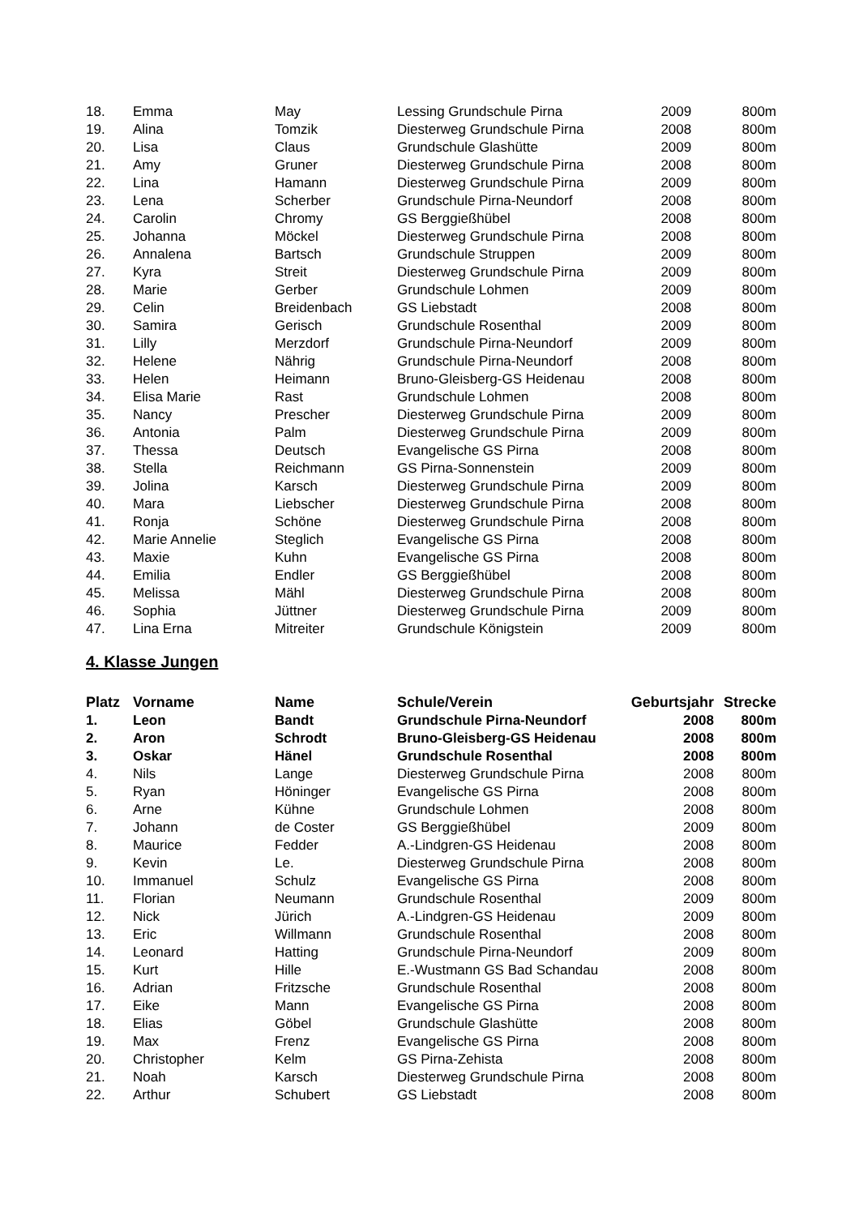| 18. | Emma | May | Lessing Grundschule Pirna | 2009 | 800m |
| 19. | Alina | Tomzik | Diesterweg Grundschule Pirna | 2008 | 800m |
| 20. | Lisa | Claus | Grundschule Glashütte | 2009 | 800m |
| 21. | Amy | Gruner | Diesterweg Grundschule Pirna | 2008 | 800m |
| 22. | Lina | Hamann | Diesterweg Grundschule Pirna | 2009 | 800m |
| 23. | Lena | Scherber | Grundschule Pirna-Neundorf | 2008 | 800m |
| 24. | Carolin | Chromy | GS Berggießhübel | 2008 | 800m |
| 25. | Johanna | Möckel | Diesterweg Grundschule Pirna | 2008 | 800m |
| 26. | Annalena | Bartsch | Grundschule Struppen | 2009 | 800m |
| 27. | Kyra | Streit | Diesterweg Grundschule Pirna | 2009 | 800m |
| 28. | Marie | Gerber | Grundschule Lohmen | 2009 | 800m |
| 29. | Celin | Breidenbach | GS Liebstadt | 2008 | 800m |
| 30. | Samira | Gerisch | Grundschule Rosenthal | 2009 | 800m |
| 31. | Lilly | Merzdorf | Grundschule Pirna-Neundorf | 2009 | 800m |
| 32. | Helene | Nährig | Grundschule Pirna-Neundorf | 2008 | 800m |
| 33. | Helen | Heimann | Bruno-Gleisberg-GS Heidenau | 2008 | 800m |
| 34. | Elisa Marie | Rast | Grundschule Lohmen | 2008 | 800m |
| 35. | Nancy | Prescher | Diesterweg Grundschule Pirna | 2009 | 800m |
| 36. | Antonia | Palm | Diesterweg Grundschule Pirna | 2009 | 800m |
| 37. | Thessa | Deutsch | Evangelische GS Pirna | 2008 | 800m |
| 38. | Stella | Reichmann | GS Pirna-Sonnenstein | 2009 | 800m |
| 39. | Jolina | Karsch | Diesterweg Grundschule Pirna | 2009 | 800m |
| 40. | Mara | Liebscher | Diesterweg Grundschule Pirna | 2008 | 800m |
| 41. | Ronja | Schöne | Diesterweg Grundschule Pirna | 2008 | 800m |
| 42. | Marie Annelie | Steglich | Evangelische GS Pirna | 2008 | 800m |
| 43. | Maxie | Kuhn | Evangelische GS Pirna | 2008 | 800m |
| 44. | Emilia | Endler | GS Berggießhübel | 2008 | 800m |
| 45. | Melissa | Mähl | Diesterweg Grundschule Pirna | 2008 | 800m |
| 46. | Sophia | Jüttner | Diesterweg Grundschule Pirna | 2009 | 800m |
| 47. | Lina Erna | Mitreiter | Grundschule Königstein | 2009 | 800m |
4. Klasse Jungen
| Platz | Vorname | Name | Schule/Verein | Geburtsjahr | Strecke |
| --- | --- | --- | --- | --- | --- |
| 1. | Leon | Bandt | Grundschule Pirna-Neundorf | 2008 | 800m |
| 2. | Aron | Schrodt | Bruno-Gleisberg-GS Heidenau | 2008 | 800m |
| 3. | Oskar | Hänel | Grundschule Rosenthal | 2008 | 800m |
| 4. | Nils | Lange | Diesterweg Grundschule Pirna | 2008 | 800m |
| 5. | Ryan | Höninger | Evangelische GS Pirna | 2008 | 800m |
| 6. | Arne | Kühne | Grundschule Lohmen | 2008 | 800m |
| 7. | Johann | de Coster | GS Berggießhübel | 2009 | 800m |
| 8. | Maurice | Fedder | A.-Lindgren-GS Heidenau | 2008 | 800m |
| 9. | Kevin | Le. | Diesterweg Grundschule Pirna | 2008 | 800m |
| 10. | Immanuel | Schulz | Evangelische GS Pirna | 2008 | 800m |
| 11. | Florian | Neumann | Grundschule Rosenthal | 2009 | 800m |
| 12. | Nick | Jürich | A.-Lindgren-GS Heidenau | 2009 | 800m |
| 13. | Eric | Willmann | Grundschule Rosenthal | 2008 | 800m |
| 14. | Leonard | Hatting | Grundschule Pirna-Neundorf | 2009 | 800m |
| 15. | Kurt | Hille | E.-Wustmann GS Bad Schandau | 2008 | 800m |
| 16. | Adrian | Fritzsche | Grundschule Rosenthal | 2008 | 800m |
| 17. | Eike | Mann | Evangelische GS Pirna | 2008 | 800m |
| 18. | Elias | Göbel | Grundschule Glashütte | 2008 | 800m |
| 19. | Max | Frenz | Evangelische GS Pirna | 2008 | 800m |
| 20. | Christopher | Kelm | GS Pirna-Zehista | 2008 | 800m |
| 21. | Noah | Karsch | Diesterweg Grundschule Pirna | 2008 | 800m |
| 22. | Arthur | Schubert | GS Liebstadt | 2008 | 800m |